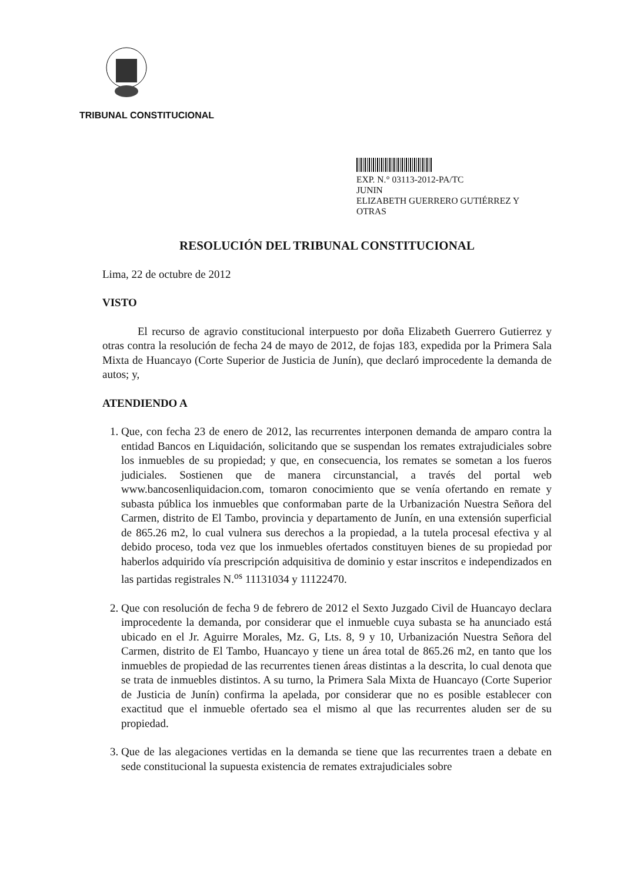TRIBUNAL CONSTITUCIONAL
EXP. N.° 03113-2012-PA/TC
JUNIN
ELIZABETH GUERRERO GUTIÉRREZ Y
OTRAS
RESOLUCIÓN DEL TRIBUNAL CONSTITUCIONAL
Lima, 22 de octubre de 2012
VISTO
El recurso de agravio constitucional interpuesto por doña Elizabeth Guerrero Gutierrez y otras contra la resolución de fecha 24 de mayo de 2012, de fojas 183, expedida por la Primera Sala Mixta de Huancayo (Corte Superior de Justicia de Junín), que declaró improcedente la demanda de autos; y,
ATENDIENDO A
1. Que, con fecha 23 de enero de 2012, las recurrentes interponen demanda de amparo contra la entidad Bancos en Liquidación, solicitando que se suspendan los remates extrajudiciales sobre los inmuebles de su propiedad; y que, en consecuencia, los remates se sometan a los fueros judiciales. Sostienen que de manera circunstancial, a través del portal web www.bancosenliquidacion.com, tomaron conocimiento que se venía ofertando en remate y subasta pública los inmuebles que conformaban parte de la Urbanización Nuestra Señora del Carmen, distrito de El Tambo, provincia y departamento de Junín, en una extensión superficial de 865.26 m2, lo cual vulnera sus derechos a la propiedad, a la tutela procesal efectiva y al debido proceso, toda vez que los inmuebles ofertados constituyen bienes de su propiedad por haberlos adquirido vía prescripción adquisitiva de dominio y estar inscritos e independizados en las partidas registrales N.<sup>os</sup> 11131034 y 11122470.
2. Que con resolución de fecha 9 de febrero de 2012 el Sexto Juzgado Civil de Huancayo declara improcedente la demanda, por considerar que el inmueble cuya subasta se ha anunciado está ubicado en el Jr. Aguirre Morales, Mz. G, Lts. 8, 9 y 10, Urbanización Nuestra Señora del Carmen, distrito de El Tambo, Huancayo y tiene un área total de 865.26 m2, en tanto que los inmuebles de propiedad de las recurrentes tienen áreas distintas a la descrita, lo cual denota que se trata de inmuebles distintos. A su turno, la Primera Sala Mixta de Huancayo (Corte Superior de Justicia de Junín) confirma la apelada, por considerar que no es posible establecer con exactitud que el inmueble ofertado sea el mismo al que las recurrentes aluden ser de su propiedad.
3. Que de las alegaciones vertidas en la demanda se tiene que las recurrentes traen a debate en sede constitucional la supuesta existencia de remates extrajudiciales sobre